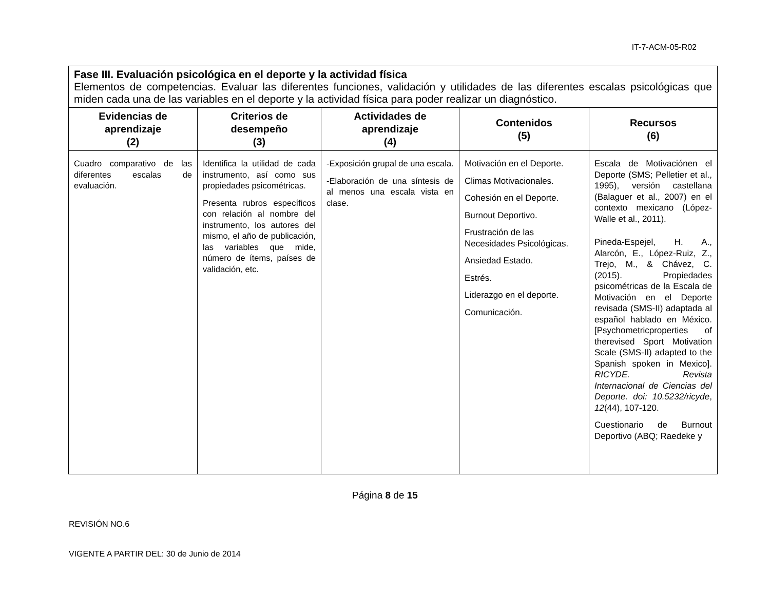IT-7-ACM-05-R02
| Fase III. Evaluación psicológica en el deporte y la actividad física Elementos de competencias. Evaluar las diferentes funciones, validación y utilidades de las diferentes escalas psicológicas que miden cada una de las variables en el deporte y la actividad física para poder realizar un diagnóstico. | | | | |
| Evidencias de aprendizaje (2) | Criterios de desempeño (3) | Actividades de aprendizaje (4) | Contenidos (5) | Recursos (6) |
| Cuadro comparativo de las diferentes escalas de evaluación. | Identifica la utilidad de cada instrumento, así como sus propiedades psicométricas. Presenta rubros específicos con relación al nombre del instrumento, los autores del mismo, el año de publicación, las variables que mide, número de ítems, países de validación, etc. | -Exposición grupal de una escala. -Elaboración de una síntesis de al menos una escala vista en clase. | Motivación en el Deporte. Climas Motivacionales. Cohesión en el Deporte. Burnout Deportivo. Frustración de las Necesidades Psicológicas. Ansiedad Estado. Estrés. Liderazgo en el deporte. Comunicación. | Escala de Motivaciónen el Deporte (SMS; Pelletier et al., 1995), versión castellana (Balaguer et al., 2007) en el contexto mexicano (López-Walle et al., 2011). Pineda-Espejel, H. A., Alarcón, E., López-Ruiz, Z., Trejo, M., & Chávez, C. (2015). Propiedades psicométricas de la Escala de Motivación en el Deporte revisada (SMS-II) adaptada al español hablado en México. [Psychometricproperties of therevised Sport Motivation Scale (SMS-II) adapted to the Spanish spoken in Mexico]. RICYDE. Revista Internacional de Ciencias del Deporte. doi: 10.5232/ricyde , 12 (44), 107-120. Cuestionario de Burnout Deportivo (ABQ; Raedeke y |
Página 8 de 15
REVISIÓN NO.6
VIGENTE A PARTIR DEL: 30 de Junio de 2014